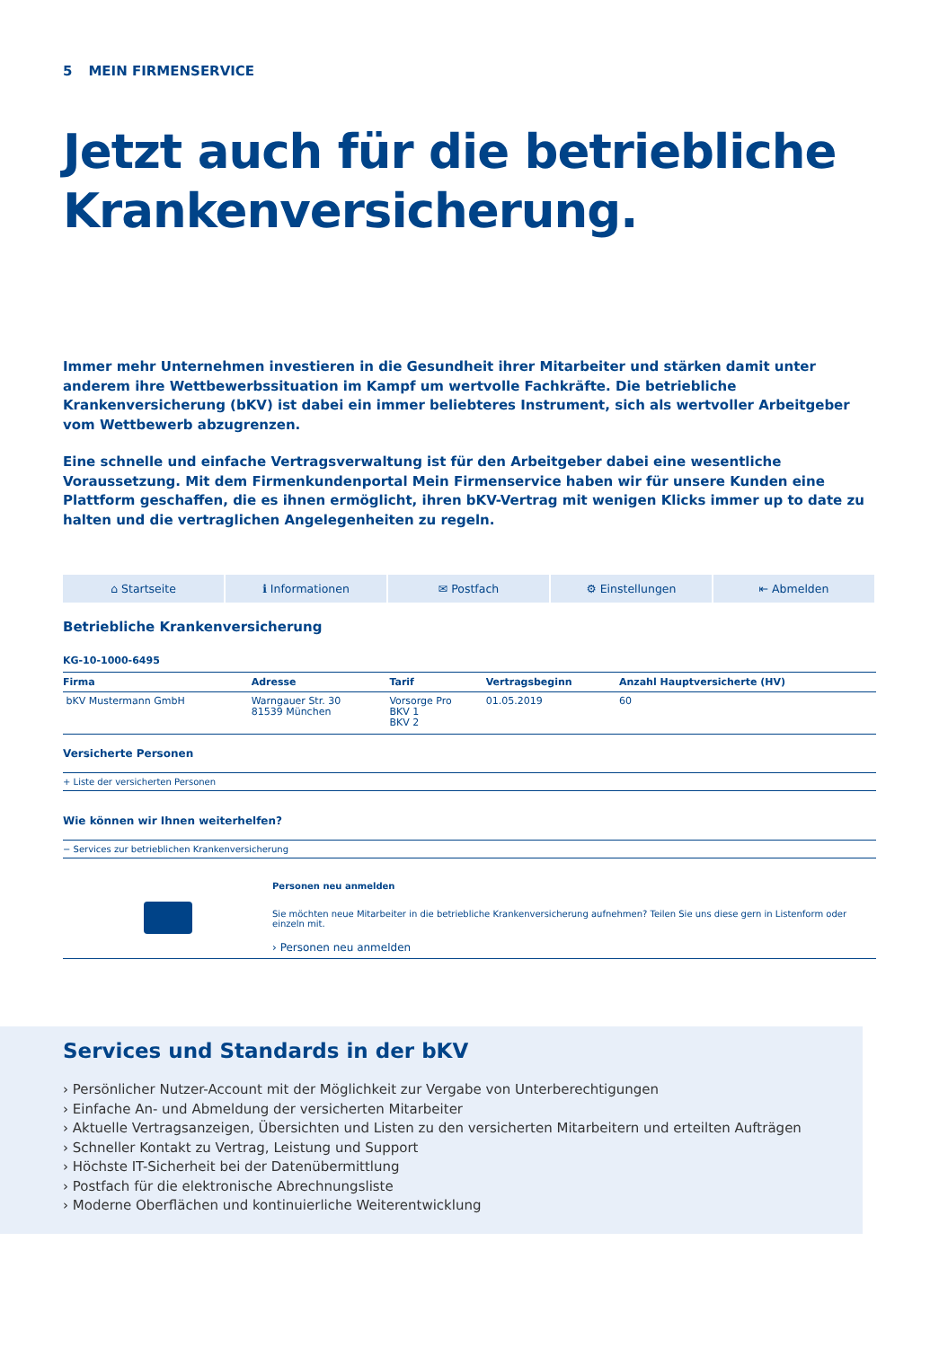5 MEIN FIRMENSERVICE
Jetzt auch für die betriebliche Krankenversicherung.
Immer mehr Unternehmen investieren in die Gesundheit ihrer Mitarbeiter und stärken damit unter anderem ihre Wettbewerbssituation im Kampf um wertvolle Fachkräfte. Die betriebliche Krankenversicherung (bKV) ist dabei ein immer beliebteres Instrument, sich als wertvoller Arbeitgeber vom Wettbewerb abzugrenzen.
Eine schnelle und einfache Vertragsverwaltung ist für den Arbeitgeber dabei eine wesentliche Voraussetzung. Mit dem Firmenkundenportal Mein Firmenservice haben wir für unsere Kunden eine Plattform geschaffen, die es ihnen ermöglicht, ihren bKV-Vertrag mit wenigen Klicks immer up to date zu halten und die vertraglichen Angelegenheiten zu regeln.
⌂ Startseite ℹ Informationen ✉ Postfach ⚙ Einstellungen ⇤ Abmelden
Betriebliche Krankenversicherung
KG-10-1000-6495
| Firma | Adresse | Tarif | Vertragsbeginn | Anzahl Hauptversicherte (HV) |
| --- | --- | --- | --- | --- |
| bKV Mustermann GmbH | Warngauer Str. 30 81539 München | Vorsorge Pro BKV 1 BKV 2 | 01.05.2019 | 60 |
Versicherte Personen
+ Liste der versicherten Personen
Wie können wir Ihnen weiterhelfen?
− Services zur betrieblichen Krankenversicherung
Personen neu anmelden
Sie möchten neue Mitarbeiter in die betriebliche Krankenversicherung aufnehmen? Teilen Sie uns diese gern in Listenform oder einzeln mit.
› Personen neu anmelden
Services und Standards in der bKV
› Persönlicher Nutzer-Account mit der Möglichkeit zur Vergabe von Unterberechtigungen
› Einfache An- und Abmeldung der versicherten Mitarbeiter
› Aktuelle Vertragsanzeigen, Übersichten und Listen zu den versicherten Mitarbeitern und erteilten Aufträgen
› Schneller Kontakt zu Vertrag, Leistung und Support
› Höchste IT-Sicherheit bei der Datenübermittlung
› Postfach für die elektronische Abrechnungsliste
› Moderne Oberflächen und kontinuierliche Weiterentwicklung